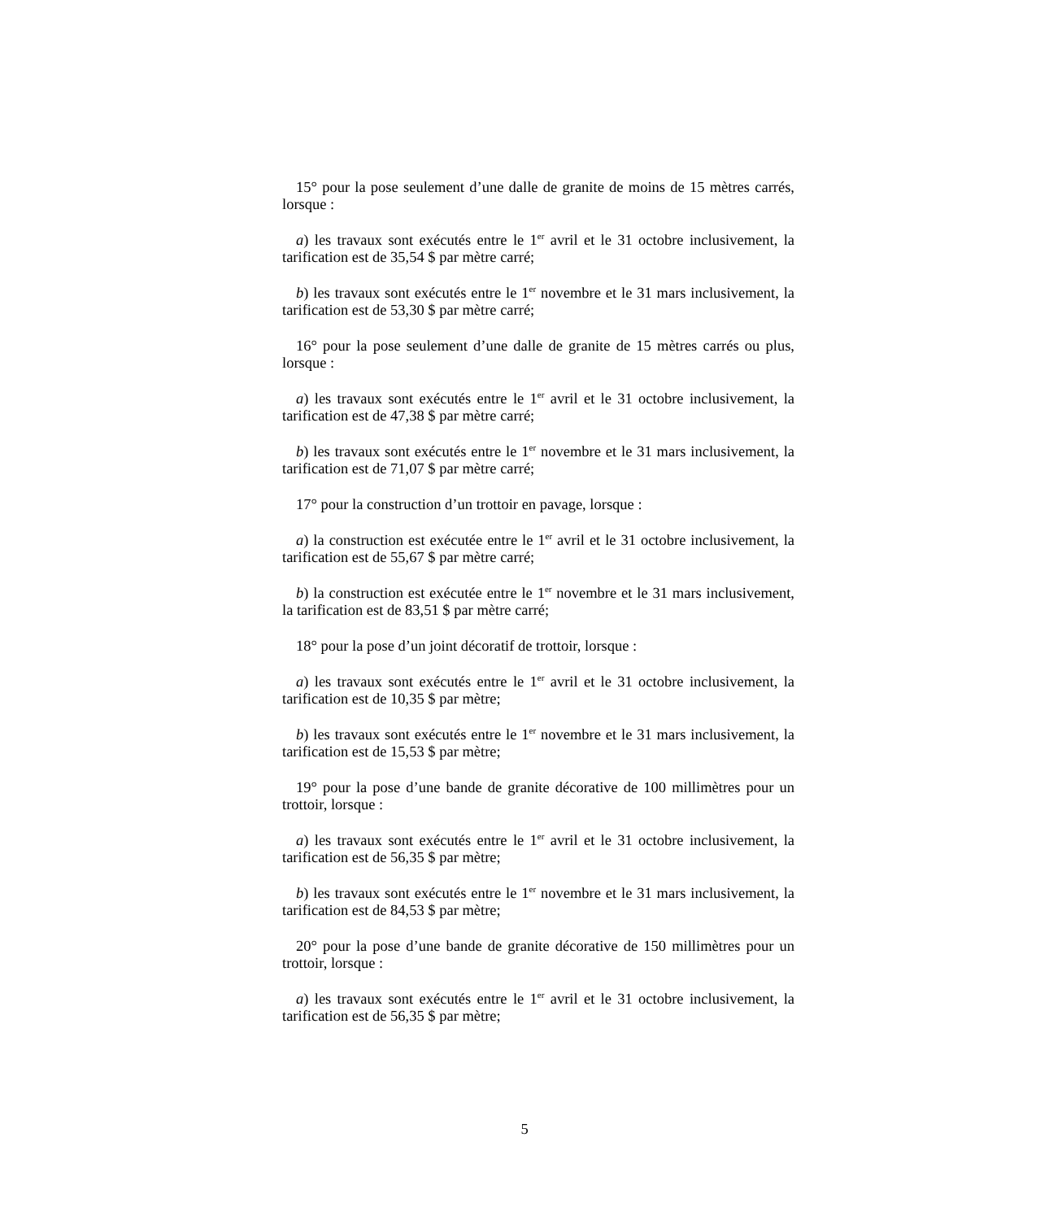15° pour la pose seulement d’une dalle de granite de moins de 15 mètres carrés, lorsque :
a) les travaux sont exécutés entre le 1<sup>er</sup> avril et le 31 octobre inclusivement, la tarification est de 35,54 $ par mètre carré;
b) les travaux sont exécutés entre le 1<sup>er</sup> novembre et le 31 mars inclusivement, la tarification est de 53,30 $ par mètre carré;
16° pour la pose seulement d’une dalle de granite de 15 mètres carrés ou plus, lorsque :
a) les travaux sont exécutés entre le 1<sup>er</sup> avril et le 31 octobre inclusivement, la tarification est de 47,38 $ par mètre carré;
b) les travaux sont exécutés entre le 1<sup>er</sup> novembre et le 31 mars inclusivement, la tarification est de 71,07 $ par mètre carré;
17° pour la construction d’un trottoir en pavage, lorsque :
a) la construction est exécutée entre le 1<sup>er</sup> avril et le 31 octobre inclusivement, la tarification est de 55,67 $ par mètre carré;
b) la construction est exécutée entre le 1<sup>er</sup> novembre et le 31 mars inclusivement, la tarification est de 83,51 $ par mètre carré;
18° pour la pose d’un joint décoratif de trottoir, lorsque :
a) les travaux sont exécutés entre le 1<sup>er</sup> avril et le 31 octobre inclusivement, la tarification est de 10,35 $ par mètre;
b) les travaux sont exécutés entre le 1<sup>er</sup> novembre et le 31 mars inclusivement, la tarification est de 15,53 $ par mètre;
19° pour la pose d’une bande de granite décorative de 100 millimètres pour un trottoir, lorsque :
a) les travaux sont exécutés entre le 1<sup>er</sup> avril et le 31 octobre inclusivement, la tarification est de 56,35 $ par mètre;
b) les travaux sont exécutés entre le 1<sup>er</sup> novembre et le 31 mars inclusivement, la tarification est de 84,53 $ par mètre;
20° pour la pose d’une bande de granite décorative de 150 millimètres pour un trottoir, lorsque :
a) les travaux sont exécutés entre le 1<sup>er</sup> avril et le 31 octobre inclusivement, la tarification est de 56,35 $ par mètre;
5